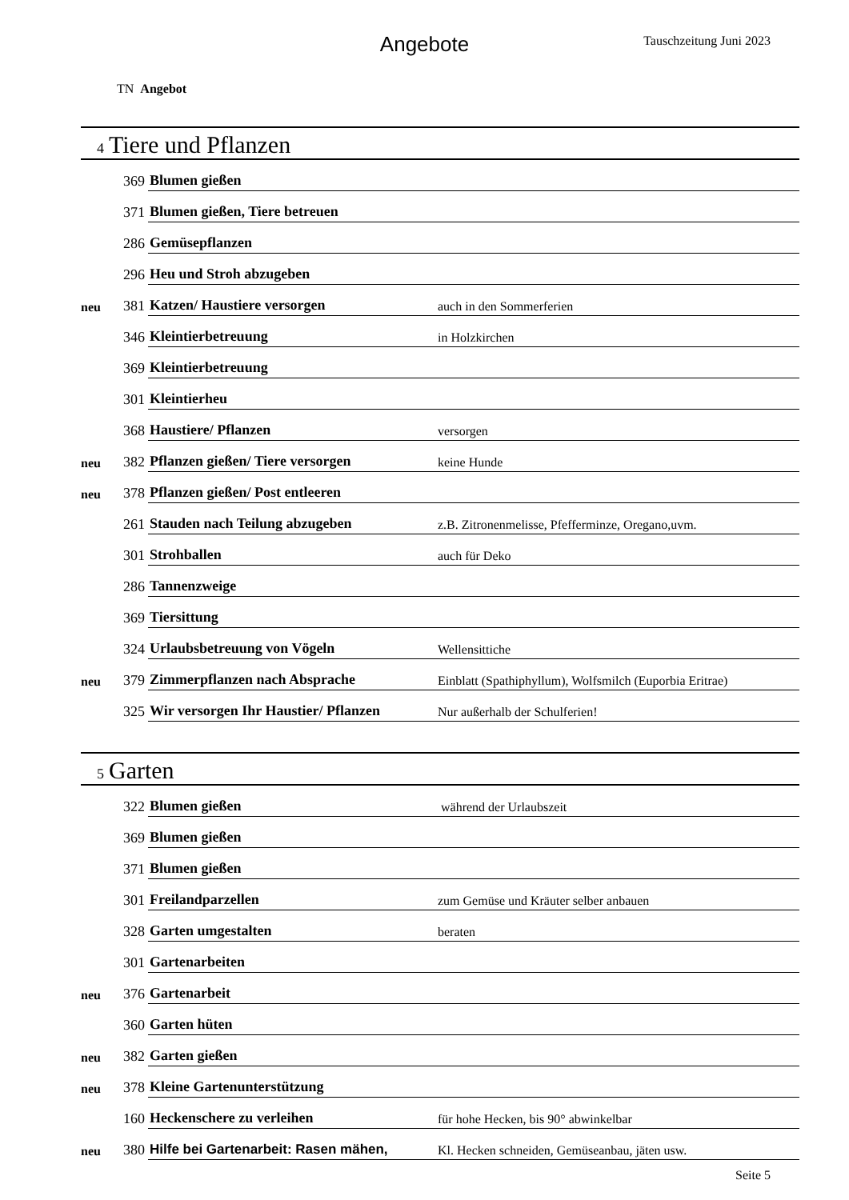Angebote Tauschzeitung Juni 2023
TN Angebot
4 Tiere und Pflanzen
| | 369 | Blumen gießen | |
| | 371 | Blumen gießen, Tiere betreuen | |
| | 286 | Gemüsepflanzen | |
| | 296 | Heu und Stroh abzugeben | |
| neu | 381 | Katzen/ Haustiere versorgen | auch in den Sommerferien |
| | 346 | Kleintierbetreuung | in Holzkirchen |
| | 369 | Kleintierbetreuung | |
| | 301 | Kleintierheu | |
| | 368 | Haustiere/ Pflanzen | versorgen |
| neu | 382 | Pflanzen gießen/ Tiere versorgen | keine Hunde |
| neu | 378 | Pflanzen gießen/ Post entleeren | |
| | 261 | Stauden nach Teilung abzugeben | z.B. Zitronenmelisse, Pfefferminze, Oregano,uvm. |
| | 301 | Strohballen | auch für Deko |
| | 286 | Tannenzweige | |
| | 369 | Tiersittung | |
| | 324 | Urlaubsbetreuung von Vögeln | Wellensittiche |
| neu | 379 | Zimmerpflanzen nach Absprache | Einblatt (Spathiphyllum), Wolfsmilch (Euporbia Eritrae) |
| | 325 | Wir versorgen Ihr Haustier/ Pflanzen | Nur außerhalb der Schulferien! |
5 Garten
| | 322 | Blumen gießen | während der Urlaubszeit |
| | 369 | Blumen gießen | |
| | 371 | Blumen gießen | |
| | 301 | Freilandparzellen | zum Gemüse und Kräuter selber anbauen |
| | 328 | Garten umgestalten | beraten |
| | 301 | Gartenarbeiten | |
| neu | 376 | Gartenarbeit | |
| | 360 | Garten hüten | |
| neu | 382 | Garten gießen | |
| neu | 378 | Kleine Gartenunterstützung | |
| | 160 | Heckenschere zu verleihen | für hohe Hecken, bis 90° abwinkelbar |
| neu | 380 | Hilfe bei Gartenarbeit: Rasen mähen, | Kl. Hecken schneiden, Gemüseanbau, jäten usw. |
Seite 5